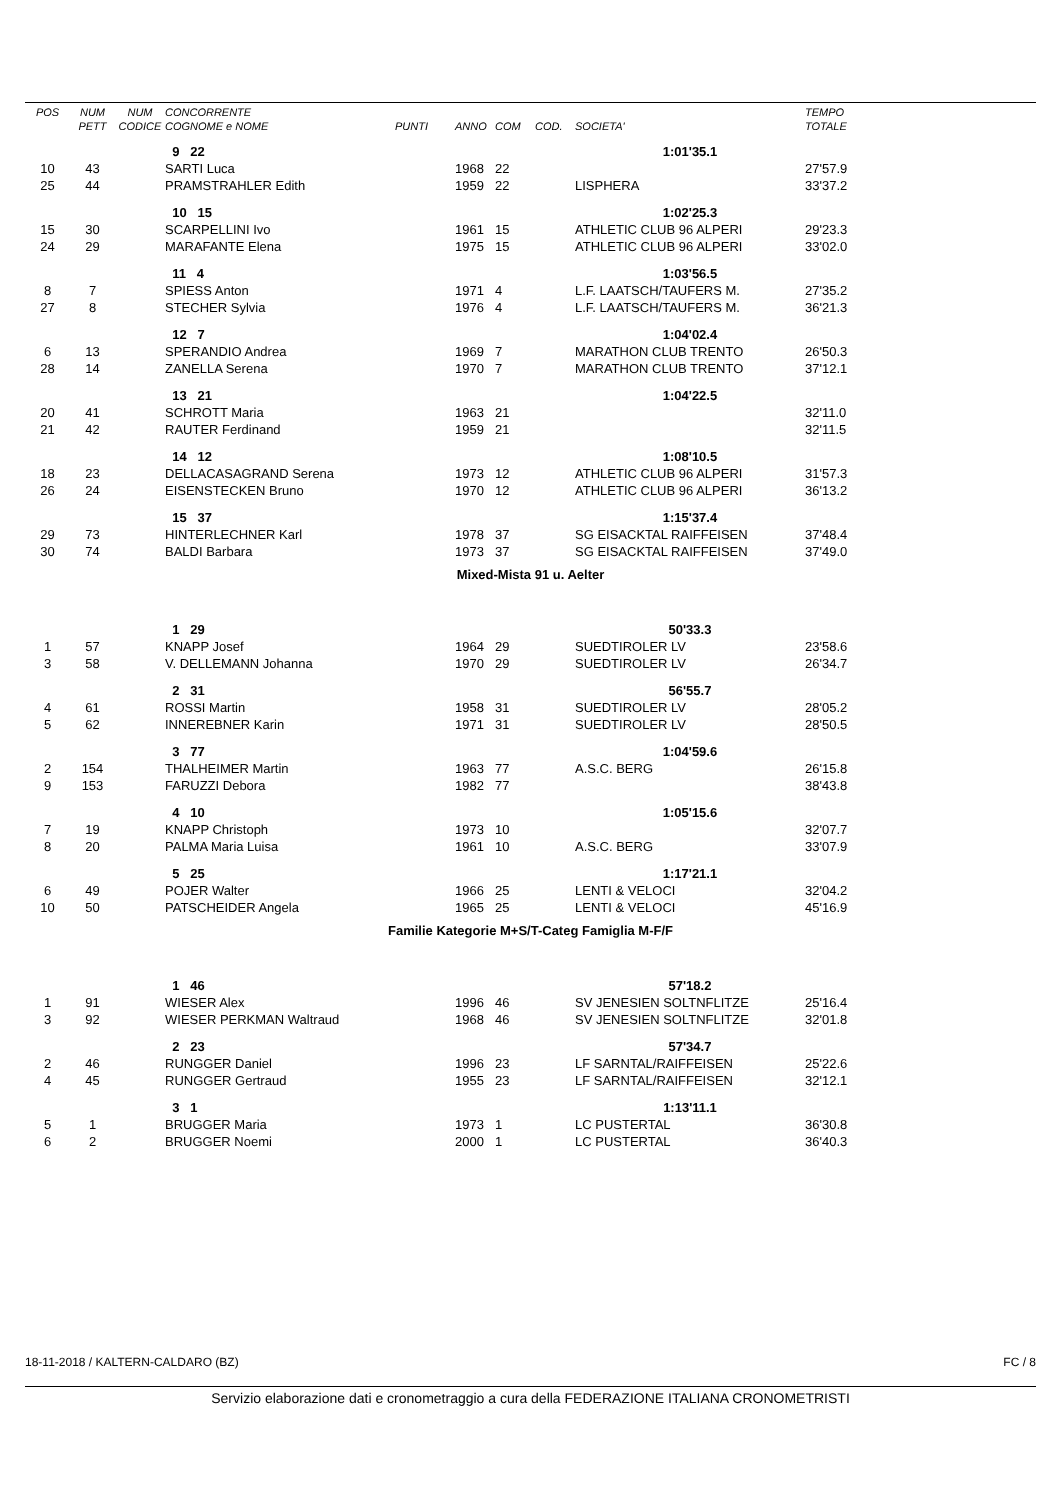| POS | NUM | NUM | CONCORRENTE | | | | | | TEMPO |
| --- | --- | --- | --- | --- | --- | --- | --- | --- | --- |
| | PETT | CODICE | COGNOME e NOME | PUNTI | ANNO | COM | COD. | SOCIETA' | TOTALE |
| | | | 9 22 | | | | | 1:01'35.1 | |
| 10 | 43 | | SARTI Luca | | 1968 | 22 | | | 27'57.9 |
| 25 | 44 | | PRAMSTRAHLER Edith | | 1959 | 22 | | LISPHERA | 33'37.2 |
| | | | 10 15 | | | | | 1:02'25.3 | |
| 15 | 30 | | SCARPELLINI Ivo | | 1961 | 15 | | ATHLETIC CLUB 96 ALPERI | 29'23.3 |
| 24 | 29 | | MARAFANTE Elena | | 1975 | 15 | | ATHLETIC CLUB 96 ALPERI | 33'02.0 |
| | | | 11 4 | | | | | 1:03'56.5 | |
| 8 | 7 | | SPIESS Anton | | 1971 | 4 | | L.F. LAATSCH/TAUFERS M. | 27'35.2 |
| 27 | 8 | | STECHER Sylvia | | 1976 | 4 | | L.F. LAATSCH/TAUFERS M. | 36'21.3 |
| | | | 12 7 | | | | | 1:04'02.4 | |
| 6 | 13 | | SPERANDIO Andrea | | 1969 | 7 | | MARATHON CLUB TRENTO | 26'50.3 |
| 28 | 14 | | ZANELLA Serena | | 1970 | 7 | | MARATHON CLUB TRENTO | 37'12.1 |
| | | | 13 21 | | | | | 1:04'22.5 | |
| 20 | 41 | | SCHROTT Maria | | 1963 | 21 | | | 32'11.0 |
| 21 | 42 | | RAUTER Ferdinand | | 1959 | 21 | | | 32'11.5 |
| | | | 14 12 | | | | | 1:08'10.5 | |
| 18 | 23 | | DELLACASAGRAND Serena | | 1973 | 12 | | ATHLETIC CLUB 96 ALPERI | 31'57.3 |
| 26 | 24 | | EISENSTECKEN Bruno | | 1970 | 12 | | ATHLETIC CLUB 96 ALPERI | 36'13.2 |
| | | | 15 37 | | | | | 1:15'37.4 | |
| 29 | 73 | | HINTERLECHNER Karl | | 1978 | 37 | | SG EISACKTAL RAIFFEISEN | 37'48.4 |
| 30 | 74 | | BALDI Barbara | | 1973 | 37 | | SG EISACKTAL RAIFFEISEN | 37'49.0 |
| Mixed-Mista 91 u. Aelter | | | | | | | | | |
| | | | 1 29 | | | | | 50'33.3 | |
| 1 | 57 | | KNAPP Josef | | 1964 | 29 | | SUEDTIROLER LV | 23'58.6 |
| 3 | 58 | | V. DELLEMANN Johanna | | 1970 | 29 | | SUEDTIROLER LV | 26'34.7 |
| | | | 2 31 | | | | | 56'55.7 | |
| 4 | 61 | | ROSSI Martin | | 1958 | 31 | | SUEDTIROLER LV | 28'05.2 |
| 5 | 62 | | INNEREBNER Karin | | 1971 | 31 | | SUEDTIROLER LV | 28'50.5 |
| | | | 3 77 | | | | | 1:04'59.6 | |
| 2 | 154 | | THALHEIMER Martin | | 1963 | 77 | | A.S.C. BERG | 26'15.8 |
| 9 | 153 | | FARUZZI Debora | | 1982 | 77 | | | 38'43.8 |
| | | | 4 10 | | | | | 1:05'15.6 | |
| 7 | 19 | | KNAPP Christoph | | 1973 | 10 | | | 32'07.7 |
| 8 | 20 | | PALMA Maria Luisa | | 1961 | 10 | | A.S.C. BERG | 33'07.9 |
| | | | 5 25 | | | | | 1:17'21.1 | |
| 6 | 49 | | POJER Walter | | 1966 | 25 | | LENTI & VELOCI | 32'04.2 |
| 10 | 50 | | PATSCHEIDER Angela | | 1965 | 25 | | LENTI & VELOCI | 45'16.9 |
| Familie Kategorie M+S/T-Categ Famiglia M-F/F | | | | | | | | | |
| | | | 1 46 | | | | | 57'18.2 | |
| 1 | 91 | | WIESER Alex | | 1996 | 46 | | SV JENESIEN SOLTNFLITZE | 25'16.4 |
| 3 | 92 | | WIESER PERKMAN Waltraud | | 1968 | 46 | | SV JENESIEN SOLTNFLITZE | 32'01.8 |
| | | | 2 23 | | | | | 57'34.7 | |
| 2 | 46 | | RUNGGER Daniel | | 1996 | 23 | | LF SARNTAL/RAIFFEISEN | 25'22.6 |
| 4 | 45 | | RUNGGER Gertraud | | 1955 | 23 | | LF SARNTAL/RAIFFEISEN | 32'12.1 |
| | | | 3 1 | | | | | 1:13'11.1 | |
| 5 | 1 | | BRUGGER Maria | | 1973 | 1 | | LC PUSTERTAL | 36'30.8 |
| 6 | 2 | | BRUGGER Noemi | | 2000 | 1 | | LC PUSTERTAL | 36'40.3 |
18-11-2018 / KALTERN-CALDARO (BZ) FC / 8
Servizio elaborazione dati e cronometraggio a cura della FEDERAZIONE ITALIANA CRONOMETRISTI